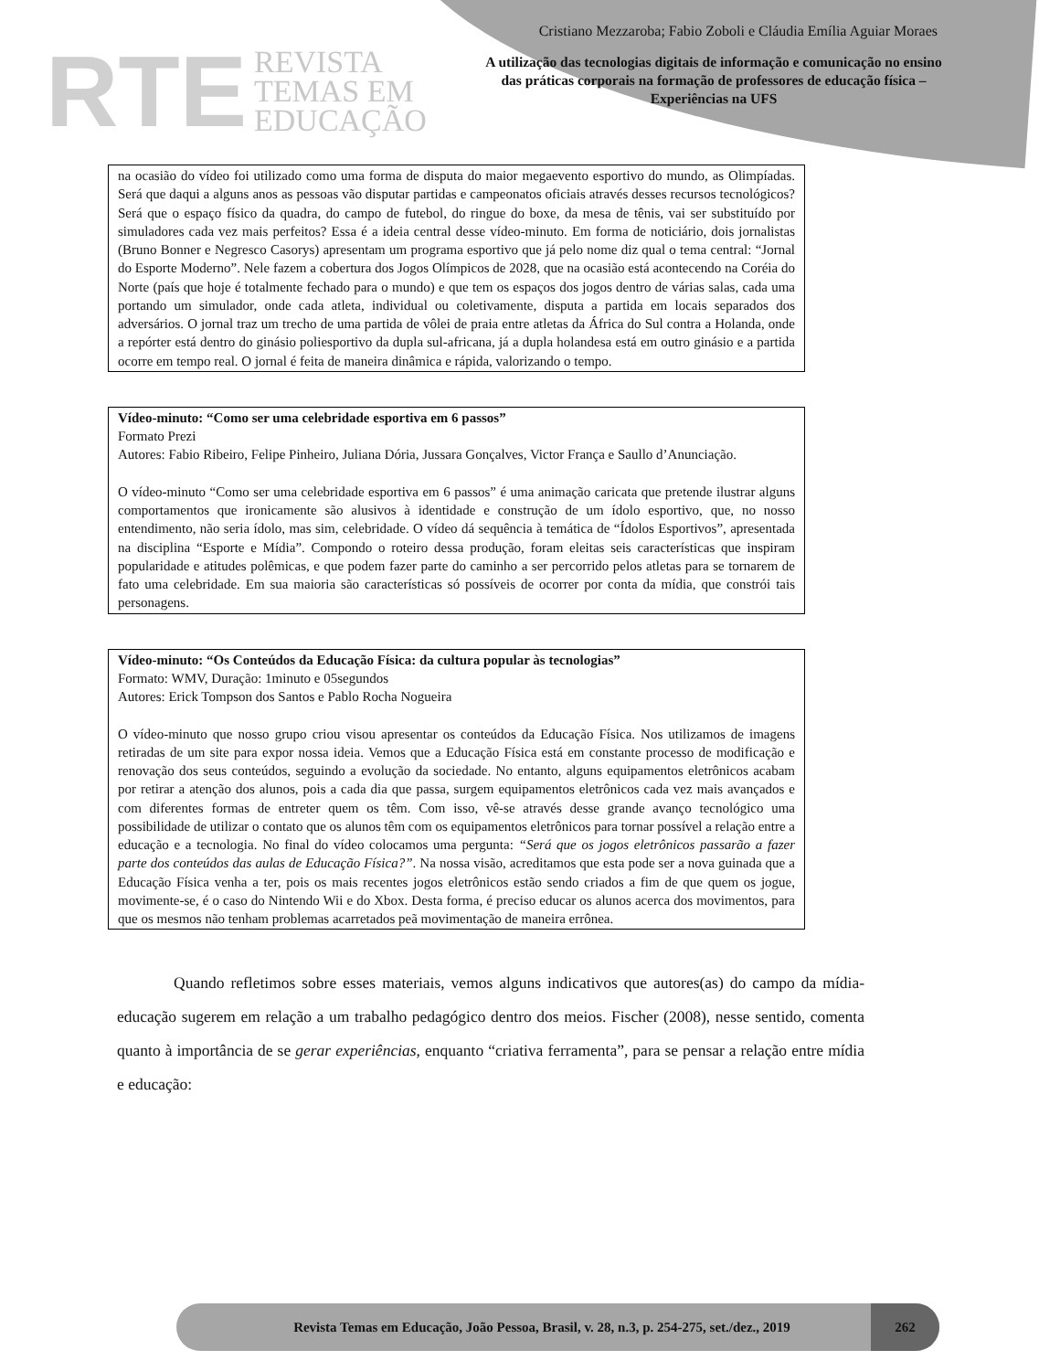RTE REVISTA
TEMAS EM
EDUCAÇÃO
Cristiano Mezzaroba; Fabio Zoboli e Cláudia Emília Aguiar Moraes
A utilização das tecnologias digitais de informação e comunicação no ensino das práticas corporais na formação de professores de educação física – Experiências na UFS
na ocasião do vídeo foi utilizado como uma forma de disputa do maior megaevento esportivo do mundo, as Olimpíadas. Será que daqui a alguns anos as pessoas vão disputar partidas e campeonatos oficiais através desses recursos tecnológicos? Será que o espaço físico da quadra, do campo de futebol, do ringue do boxe, da mesa de tênis, vai ser substituído por simuladores cada vez mais perfeitos? Essa é a ideia central desse vídeo-minuto. Em forma de noticiário, dois jornalistas (Bruno Bonner e Negresco Casorys) apresentam um programa esportivo que já pelo nome diz qual o tema central: “Jornal do Esporte Moderno”. Nele fazem a cobertura dos Jogos Olímpicos de 2028, que na ocasião está acontecendo na Coréia do Norte (país que hoje é totalmente fechado para o mundo) e que tem os espaços dos jogos dentro de várias salas, cada uma portando um simulador, onde cada atleta, individual ou coletivamente, disputa a partida em locais separados dos adversários. O jornal traz um trecho de uma partida de vôlei de praia entre atletas da África do Sul contra a Holanda, onde a repórter está dentro do ginásio poliesportivo da dupla sul-africana, já a dupla holandesa está em outro ginásio e a partida ocorre em tempo real. O jornal é feita de maneira dinâmica e rápida, valorizando o tempo.
Vídeo-minuto: “Como ser uma celebridade esportiva em 6 passos”
Formato Prezi
Autores: Fabio Ribeiro, Felipe Pinheiro, Juliana Dória, Jussara Gonçalves, Victor França e Saullo d’Anunciação.
O vídeo-minuto “Como ser uma celebridade esportiva em 6 passos” é uma animação caricata que pretende ilustrar alguns comportamentos que ironicamente são alusivos à identidade e construção de um ídolo esportivo, que, no nosso entendimento, não seria ídolo, mas sim, celebridade. O vídeo dá sequência à temática de “Ídolos Esportivos”, apresentada na disciplina “Esporte e Mídia”. Compondo o roteiro dessa produção, foram eleitas seis características que inspiram popularidade e atitudes polêmicas, e que podem fazer parte do caminho a ser percorrido pelos atletas para se tornarem de fato uma celebridade. Em sua maioria são características só possíveis de ocorrer por conta da mídia, que constrói tais personagens.
Vídeo-minuto: “Os Conteúdos da Educação Física: da cultura popular às tecnologias”
Formato: WMV, Duração: 1minuto e 05segundos
Autores: Erick Tompson dos Santos e Pablo Rocha Nogueira
O vídeo-minuto que nosso grupo criou visou apresentar os conteúdos da Educação Física. Nos utilizamos de imagens retiradas de um site para expor nossa ideia. Vemos que a Educação Física está em constante processo de modificação e renovação dos seus conteúdos, seguindo a evolução da sociedade. No entanto, alguns equipamentos eletrônicos acabam por retirar a atenção dos alunos, pois a cada dia que passa, surgem equipamentos eletrônicos cada vez mais avançados e com diferentes formas de entreter quem os têm. Com isso, vê-se através desse grande avanço tecnológico uma possibilidade de utilizar o contato que os alunos têm com os equipamentos eletrônicos para tornar possível a relação entre a educação e a tecnologia. No final do vídeo colocamos uma pergunta: “Será que os jogos eletrônicos passarão a fazer parte dos conteúdos das aulas de Educação Física?”. Na nossa visão, acreditamos que esta pode ser a nova guinada que a Educação Física venha a ter, pois os mais recentes jogos eletrônicos estão sendo criados a fim de que quem os jogue, movimente-se, é o caso do Nintendo Wii e do Xbox. Desta forma, é preciso educar os alunos acerca dos movimentos, para que os mesmos não tenham problemas acarretados peã movimentação de maneira errônea.
Quando refletimos sobre esses materiais, vemos alguns indicativos que autores(as) do campo da mídia-educação sugerem em relação a um trabalho pedagógico dentro dos meios. Fischer (2008), nesse sentido, comenta quanto à importância de se gerar experiências, enquanto “criativa ferramenta”, para se pensar a relação entre mídia e educação:
Revista Temas em Educação, João Pessoa, Brasil, v. 28, n.3, p. 254-275, set./dez., 2019 262